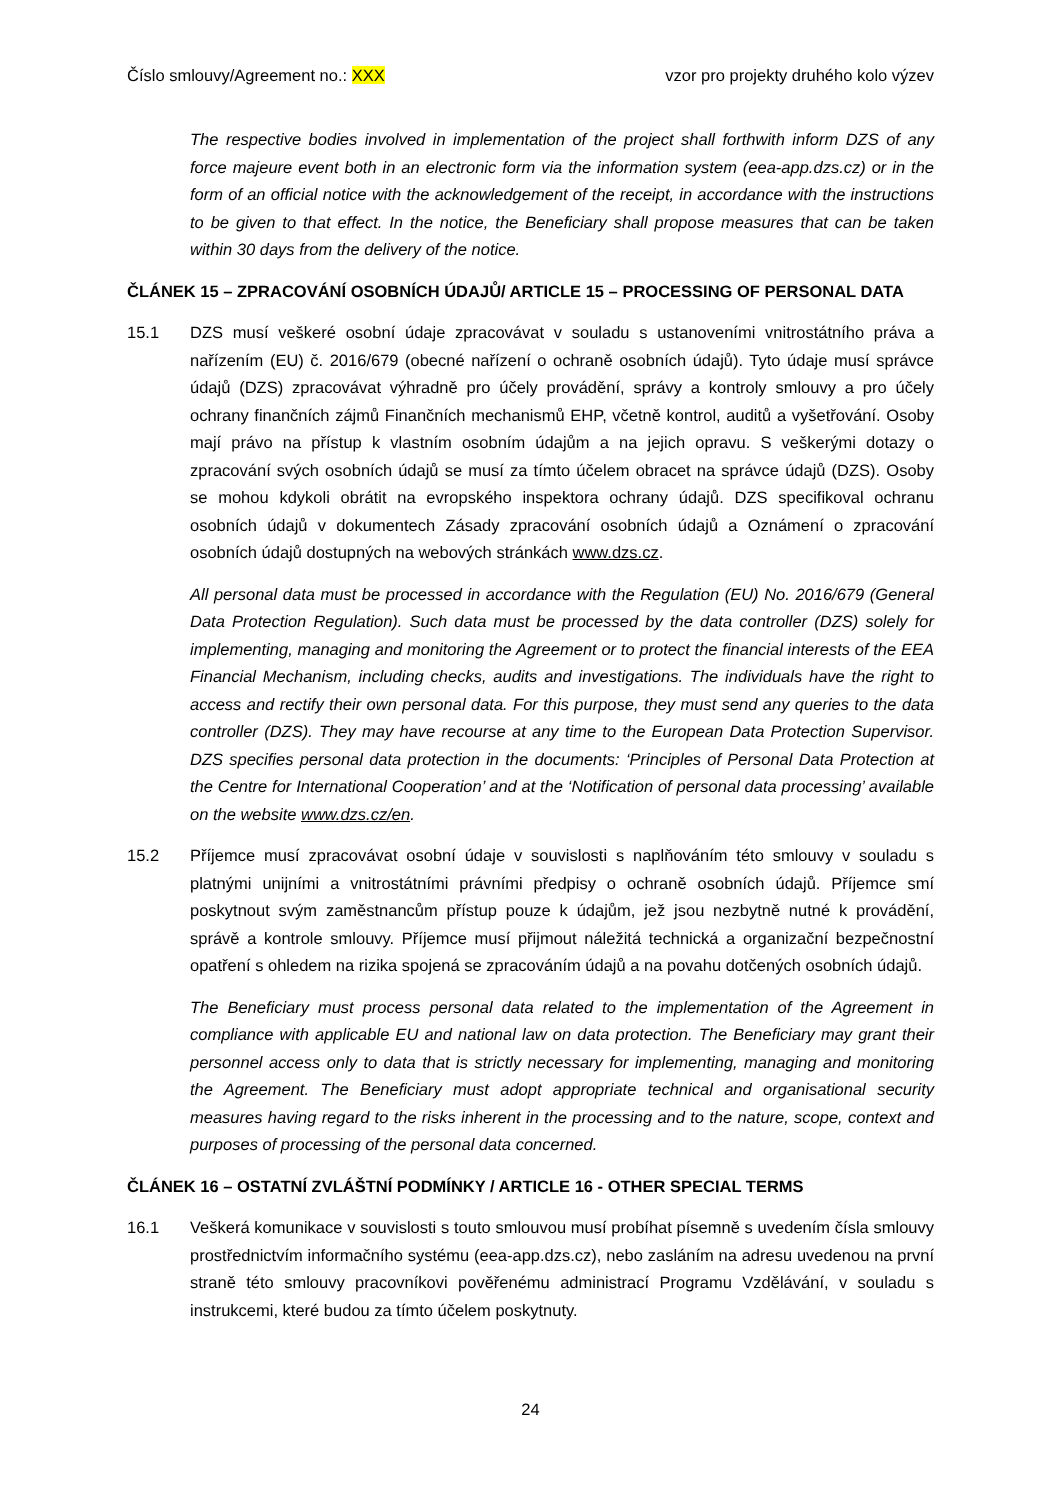Číslo smlouvy/Agreement no.: XXX vzor pro projekty druhého kolo výzev
The respective bodies involved in implementation of the project shall forthwith inform DZS of any force majeure event both in an electronic form via the information system (eea-app.dzs.cz) or in the form of an official notice with the acknowledgement of the receipt, in accordance with the instructions to be given to that effect. In the notice, the Beneficiary shall propose measures that can be taken within 30 days from the delivery of the notice.
ČLÁNEK 15 – ZPRACOVÁNÍ OSOBNÍCH ÚDAJŮ/ ARTICLE 15 – PROCESSING OF PERSONAL DATA
15.1 DZS musí veškeré osobní údaje zpracovávat v souladu s ustanoveními vnitrostátního práva a nařízením (EU) č. 2016/679 (obecné nařízení o ochraně osobních údajů). Tyto údaje musí správce údajů (DZS) zpracovávat výhradně pro účely provádění, správy a kontroly smlouvy a pro účely ochrany finančních zájmů Finančních mechanismů EHP, včetně kontrol, auditů a vyšetřování. Osoby mají právo na přístup k vlastním osobním údajům a na jejich opravu. S veškerými dotazy o zpracování svých osobních údajů se musí za tímto účelem obracet na správce údajů (DZS). Osoby se mohou kdykoli obrátit na evropského inspektora ochrany údajů. DZS specifikoval ochranu osobních údajů v dokumentech Zásady zpracování osobních údajů a Oznámení o zpracování osobních údajů dostupných na webových stránkách www.dzs.cz.
All personal data must be processed in accordance with the Regulation (EU) No. 2016/679 (General Data Protection Regulation). Such data must be processed by the data controller (DZS) solely for implementing, managing and monitoring the Agreement or to protect the financial interests of the EEA Financial Mechanism, including checks, audits and investigations. The individuals have the right to access and rectify their own personal data. For this purpose, they must send any queries to the data controller (DZS). They may have recourse at any time to the European Data Protection Supervisor. DZS specifies personal data protection in the documents: ‘Principles of Personal Data Protection at the Centre for International Cooperation’ and at the ‘Notification of personal data processing’ available on the website www.dzs.cz/en.
15.2 Příjemce musí zpracovávat osobní údaje v souvislosti s naplňováním této smlouvy v souladu s platnými unijními a vnitrostátními právními předpisy o ochraně osobních údajů. Příjemce smí poskytnout svým zaměstnancům přístup pouze k údajům, jež jsou nezbytně nutné k provádění, správě a kontrole smlouvy. Příjemce musí přijmout náležitá technická a organizační bezpečnostní opatření s ohledem na rizika spojená se zpracováním údajů a na povahu dotčených osobních údajů.
The Beneficiary must process personal data related to the implementation of the Agreement in compliance with applicable EU and national law on data protection. The Beneficiary may grant their personnel access only to data that is strictly necessary for implementing, managing and monitoring the Agreement. The Beneficiary must adopt appropriate technical and organisational security measures having regard to the risks inherent in the processing and to the nature, scope, context and purposes of processing of the personal data concerned.
ČLÁNEK 16 – OSTATNÍ ZVLÁŠTNÍ PODMÍNKY / ARTICLE 16 - OTHER SPECIAL TERMS
16.1 Veškerá komunikace v souvislosti s touto smlouvou musí probíhat písemně s uvedením čísla smlouvy prostřednictvím informačního systému (eea-app.dzs.cz), nebo zasláním na adresu uvedenou na první straně této smlouvy pracovníkovi pověřenému administrací Programu Vzdělávání, v souladu s instrukcemi, které budou za tímto účelem poskytnuty.
24